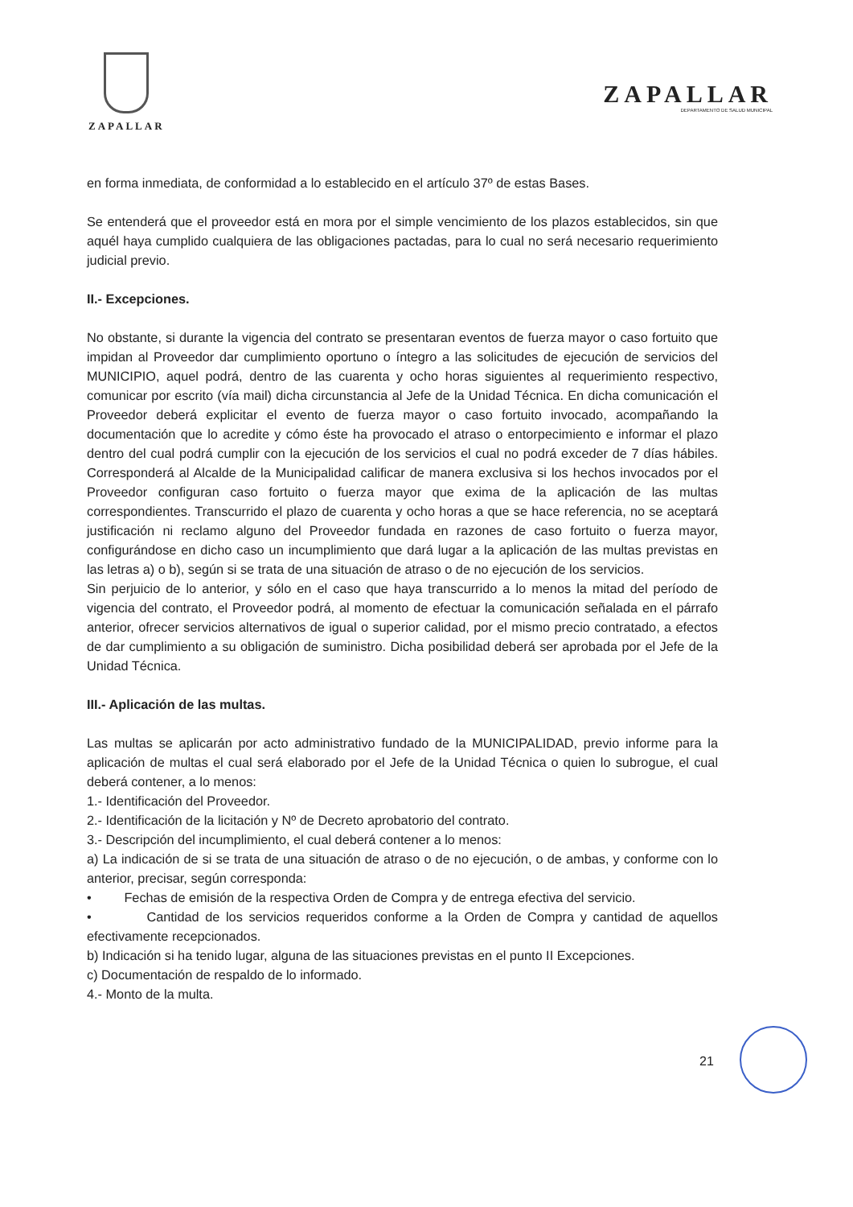ZAPALLAR
ZAPALLAR
DEPARTAMENTO DE SALUD MUNICIPAL
en forma inmediata, de conformidad a lo establecido en el artículo 37º de estas Bases.
Se entenderá que el proveedor está en mora por el simple vencimiento de los plazos establecidos, sin que aquél haya cumplido cualquiera de las obligaciones pactadas, para lo cual no será necesario requerimiento judicial previo.
II.- Excepciones.
No obstante, si durante la vigencia del contrato se presentaran eventos de fuerza mayor o caso fortuito que impidan al Proveedor dar cumplimiento oportuno o íntegro a las solicitudes de ejecución de servicios del MUNICIPIO, aquel podrá, dentro de las cuarenta y ocho horas siguientes al requerimiento respectivo, comunicar por escrito (vía mail) dicha circunstancia al Jefe de la Unidad Técnica. En dicha comunicación el Proveedor deberá explicitar el evento de fuerza mayor o caso fortuito invocado, acompañando la documentación que lo acredite y cómo éste ha provocado el atraso o entorpecimiento e informar el plazo dentro del cual podrá cumplir con la ejecución de los servicios el cual no podrá exceder de 7 días hábiles. Corresponderá al Alcalde de la Municipalidad calificar de manera exclusiva si los hechos invocados por el Proveedor configuran caso fortuito o fuerza mayor que exima de la aplicación de las multas correspondientes. Transcurrido el plazo de cuarenta y ocho horas a que se hace referencia, no se aceptará justificación ni reclamo alguno del Proveedor fundada en razones de caso fortuito o fuerza mayor, configurándose en dicho caso un incumplimiento que dará lugar a la aplicación de las multas previstas en las letras a) o b), según si se trata de una situación de atraso o de no ejecución de los servicios.
Sin perjuicio de lo anterior, y sólo en el caso que haya transcurrido a lo menos la mitad del período de vigencia del contrato, el Proveedor podrá, al momento de efectuar la comunicación señalada en el párrafo anterior, ofrecer servicios alternativos de igual o superior calidad, por el mismo precio contratado, a efectos de dar cumplimiento a su obligación de suministro. Dicha posibilidad deberá ser aprobada por el Jefe de la Unidad Técnica.
III.- Aplicación de las multas.
Las multas se aplicarán por acto administrativo fundado de la MUNICIPALIDAD, previo informe para la aplicación de multas el cual será elaborado por el Jefe de la Unidad Técnica o quien lo subrogue, el cual deberá contener, a lo menos:
1.- Identificación del Proveedor.
2.- Identificación de la licitación y Nº de Decreto aprobatorio del contrato.
3.- Descripción del incumplimiento, el cual deberá contener a lo menos:
a) La indicación de si se trata de una situación de atraso o de no ejecución, o de ambas, y conforme con lo anterior, precisar, según corresponda:
• Fechas de emisión de la respectiva Orden de Compra y de entrega efectiva del servicio.
• Cantidad de los servicios requeridos conforme a la Orden de Compra y cantidad de aquellos efectivamente recepcionados.
b) Indicación si ha tenido lugar, alguna de las situaciones previstas en el punto II Excepciones.
c) Documentación de respaldo de lo informado.
4.- Monto de la multa.
21